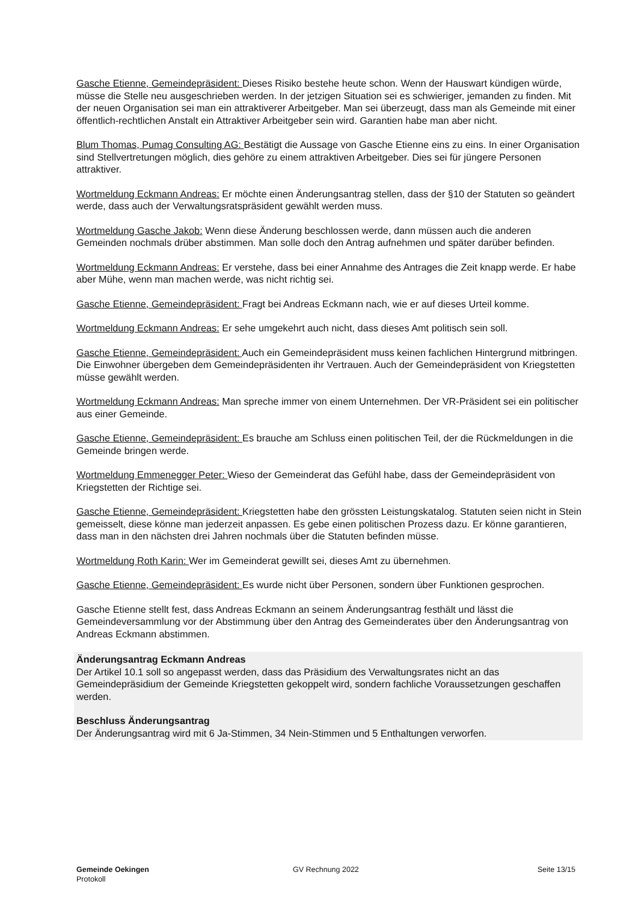Gasche Etienne, Gemeindepräsident: Dieses Risiko bestehe heute schon. Wenn der Hauswart kündigen würde, müsse die Stelle neu ausgeschrieben werden. In der jetzigen Situation sei es schwieriger, jemanden zu finden. Mit der neuen Organisation sei man ein attraktiverer Arbeitgeber. Man sei überzeugt, dass man als Gemeinde mit einer öffentlich-rechtlichen Anstalt ein Attraktiver Arbeitgeber sein wird. Garantien habe man aber nicht.
Blum Thomas, Pumag Consulting AG: Bestätigt die Aussage von Gasche Etienne eins zu eins. In einer Organisation sind Stellvertretungen möglich, dies gehöre zu einem attraktiven Arbeitgeber. Dies sei für jüngere Personen attraktiver.
Wortmeldung Eckmann Andreas: Er möchte einen Änderungsantrag stellen, dass der §10 der Statuten so geändert werde, dass auch der Verwaltungsratspräsident gewählt werden muss.
Wortmeldung Gasche Jakob: Wenn diese Änderung beschlossen werde, dann müssen auch die anderen Gemeinden nochmals drüber abstimmen. Man solle doch den Antrag aufnehmen und später darüber befinden.
Wortmeldung Eckmann Andreas: Er verstehe, dass bei einer Annahme des Antrages die Zeit knapp werde. Er habe aber Mühe, wenn man machen werde, was nicht richtig sei.
Gasche Etienne, Gemeindepräsident: Fragt bei Andreas Eckmann nach, wie er auf dieses Urteil komme.
Wortmeldung Eckmann Andreas: Er sehe umgekehrt auch nicht, dass dieses Amt politisch sein soll.
Gasche Etienne, Gemeindepräsident: Auch ein Gemeindepräsident muss keinen fachlichen Hintergrund mitbringen. Die Einwohner übergeben dem Gemeindepräsidenten ihr Vertrauen. Auch der Gemeindepräsident von Kriegstetten müsse gewählt werden.
Wortmeldung Eckmann Andreas: Man spreche immer von einem Unternehmen. Der VR-Präsident sei ein politischer aus einer Gemeinde.
Gasche Etienne, Gemeindepräsident: Es brauche am Schluss einen politischen Teil, der die Rückmeldungen in die Gemeinde bringen werde.
Wortmeldung Emmenegger Peter: Wieso der Gemeinderat das Gefühl habe, dass der Gemeindepräsident von Kriegstetten der Richtige sei.
Gasche Etienne, Gemeindepräsident: Kriegstetten habe den grössten Leistungskatalog. Statuten seien nicht in Stein gemeisselt, diese könne man jederzeit anpassen. Es gebe einen politischen Prozess dazu. Er könne garantieren, dass man in den nächsten drei Jahren nochmals über die Statuten befinden müsse.
Wortmeldung Roth Karin: Wer im Gemeinderat gewillt sei, dieses Amt zu übernehmen.
Gasche Etienne, Gemeindepräsident: Es wurde nicht über Personen, sondern über Funktionen gesprochen.
Gasche Etienne stellt fest, dass Andreas Eckmann an seinem Änderungsantrag festhält und lässt die Gemeindeversammlung vor der Abstimmung über den Antrag des Gemeinderates über den Änderungsantrag von Andreas Eckmann abstimmen.
Änderungsantrag Eckmann Andreas
Der Artikel 10.1 soll so angepasst werden, dass das Präsidium des Verwaltungsrates nicht an das Gemeindepräsidium der Gemeinde Kriegstetten gekoppelt wird, sondern fachliche Voraussetzungen geschaffen werden.
Beschluss Änderungsantrag
Der Änderungsantrag wird mit 6 Ja-Stimmen, 34 Nein-Stimmen und 5 Enthaltungen verworfen.
Gemeinde Oekingen
Protokoll
GV Rechnung 2022 Seite 13/15